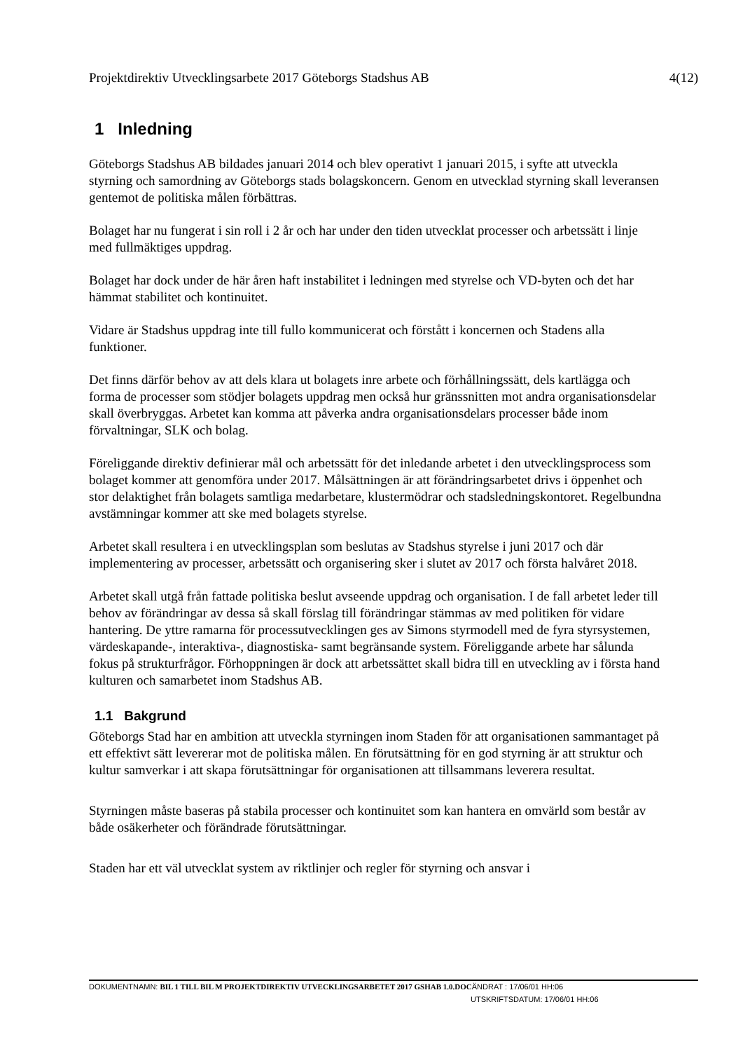Projektdirektiv Utvecklingsarbete 2017 Göteborgs Stadshus AB 4(12)
1 Inledning
Göteborgs Stadshus AB bildades januari 2014 och blev operativt 1 januari 2015, i syfte att utveckla styrning och samordning av Göteborgs stads bolagskoncern. Genom en utvecklad styrning skall leveransen gentemot de politiska målen förbättras.
Bolaget har nu fungerat i sin roll i 2 år och har under den tiden utvecklat processer och arbetssätt i linje med fullmäktiges uppdrag.
Bolaget har dock under de här åren haft instabilitet i ledningen med styrelse och VD-byten och det har hämmat stabilitet och kontinuitet.
Vidare är Stadshus uppdrag inte till fullo kommunicerat och förstått i koncernen och Stadens alla funktioner.
Det finns därför behov av att dels klara ut bolagets inre arbete och förhållningssätt, dels kartlägga och forma de processer som stödjer bolagets uppdrag men också hur gränssnitten mot andra organisationsdelar skall överbryggas. Arbetet kan komma att påverka andra organisationsdelars processer både inom förvaltningar, SLK och bolag.
Föreliggande direktiv definierar mål och arbetssätt för det inledande arbetet i den utvecklingsprocess som bolaget kommer att genomföra under 2017. Målsättningen är att förändringsarbetet drivs i öppenhet och stor delaktighet från bolagets samtliga medarbetare, klustermödrar och stadsledningskontoret. Regelbundna avstämningar kommer att ske med bolagets styrelse.
Arbetet skall resultera i en utvecklingsplan som beslutas av Stadshus styrelse i juni 2017 och där implementering av processer, arbetssätt och organisering sker i slutet av 2017 och första halvåret 2018.
Arbetet skall utgå från fattade politiska beslut avseende uppdrag och organisation. I de fall arbetet leder till behov av förändringar av dessa så skall förslag till förändringar stämmas av med politiken för vidare hantering. De yttre ramarna för processutvecklingen ges av Simons styrmodell med de fyra styrsystemen, värdeskapande-, interaktiva-, diagnostiska- samt begränsande system. Föreliggande arbete har sålunda fokus på strukturfrågor. Förhoppningen är dock att arbetssättet skall bidra till en utveckling av i första hand kulturen och samarbetet inom Stadshus AB.
1.1 Bakgrund
Göteborgs Stad har en ambition att utveckla styrningen inom Staden för att organisationen sammantaget på ett effektivt sätt levererar mot de politiska målen. En förutsättning för en god styrning är att struktur och kultur samverkar i att skapa förutsättningar för organisationen att tillsammans leverera resultat.
Styrningen måste baseras på stabila processer och kontinuitet som kan hantera en omvärld som består av både osäkerheter och förändrade förutsättningar.
Staden har ett väl utvecklat system av riktlinjer och regler för styrning och ansvar i
DOKUMENTNAMN: BIL 1 TILL BIL M PROJEKTDIREKTIV UTVECKLINGSARBETET 2017 GSHAB 1.0.DOCÄNDRAT : 17/06/01 HH:06
UTSKRIFTSDATUM: 17/06/01 HH:06